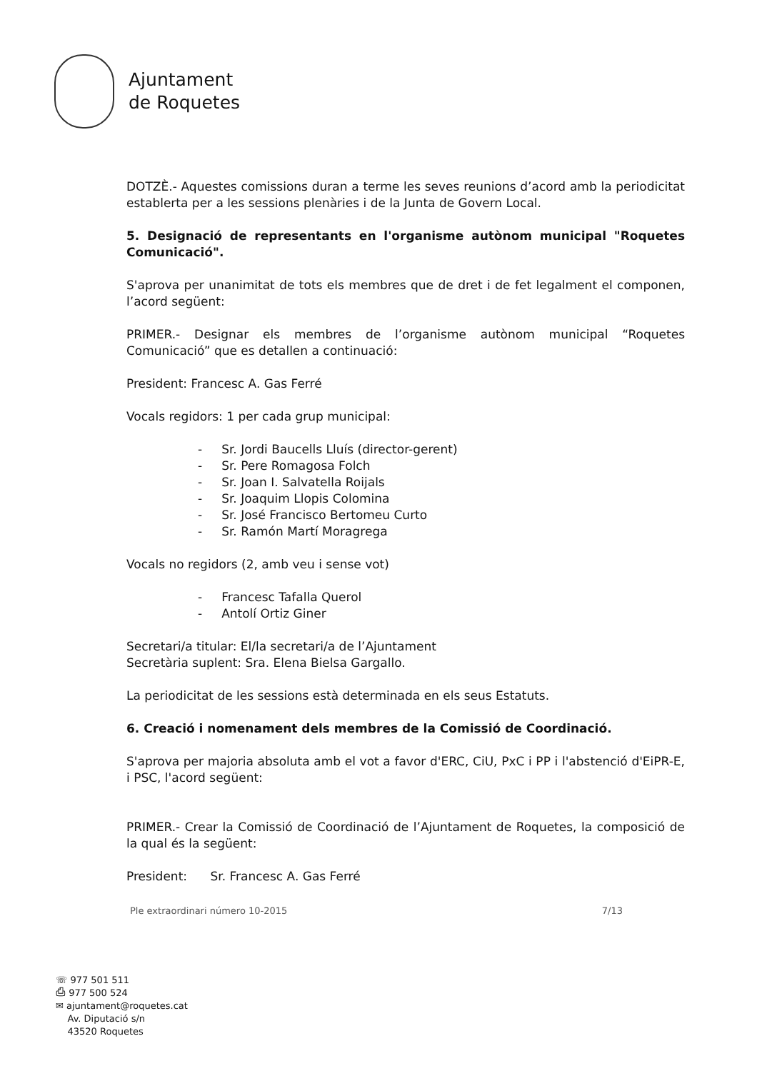Ajuntament
de Roquetes
DOTZÈ.- Aquestes comissions duran a terme les seves reunions d’acord amb la periodicitat establerta per a les sessions plenàries i de la Junta de Govern Local.
5. Designació de representants en l'organisme autònom municipal "Roquetes Comunicació".
S'aprova per unanimitat de tots els membres que de dret i de fet legalment el componen, l’acord següent:
PRIMER.- Designar els membres de l’organisme autònom municipal “Roquetes Comunicació” que es detallen a continuació:
President: Francesc A. Gas Ferré
Vocals regidors: 1 per cada grup municipal:
- Sr. Jordi Baucells Lluís (director-gerent)
- Sr. Pere Romagosa Folch
- Sr. Joan I. Salvatella Roijals
- Sr. Joaquim Llopis Colomina
- Sr. José Francisco Bertomeu Curto
- Sr. Ramón Martí Moragrega
Vocals no regidors (2, amb veu i sense vot)
- Francesc Tafalla Querol
- Antolí Ortiz Giner
Secretari/a titular: El/la secretari/a de l’Ajuntament
Secretària suplent: Sra. Elena Bielsa Gargallo.
La periodicitat de les sessions està determinada en els seus Estatuts.
6. Creació i nomenament dels membres de la Comissió de Coordinació.
S'aprova per majoria absoluta amb el vot a favor d'ERC, CiU, PxC i PP i l'abstenció d'EiPR-E, i PSC, l'acord següent:
PRIMER.- Crear la Comissió de Coordinació de l’Ajuntament de Roquetes, la composició de la qual és la següent:
President: Sr. Francesc A. Gas Ferré
Ple extraordinari número 10-2015 7/13
☏ 977 501 511
⎙ 977 500 524
✉ ajuntament@roquetes.cat
Av. Diputació s/n
43520 Roquetes